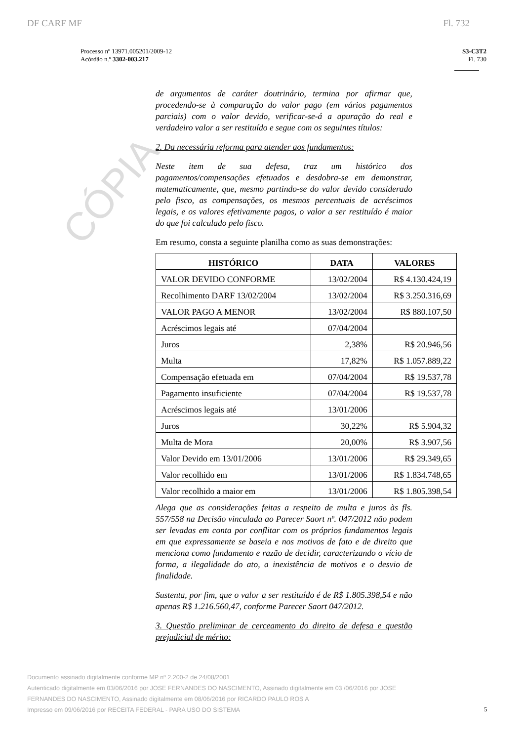CÓPIA
DF CARF MF Fl. 732
Processo nº 13971.005201/2009-12
Acórdão n.º 3302-003.217
S3-C3T2
Fl. 730
de argumentos de caráter doutrinário, termina por afirmar que, procedendo-se à comparação do valor pago (em vários pagamentos parciais) com o valor devido, verificar-se-á a apuração do real e verdadeiro valor a ser restituído e segue com os seguintes títulos:
2. Da necessária reforma para atender aos fundamentos:
Neste item de sua defesa, traz um histórico dos pagamentos/compensações efetuados e desdobra-se em demonstrar, matematicamente, que, mesmo partindo-se do valor devido considerado pelo fisco, as compensações, os mesmos percentuais de acréscimos legais, e os valores efetivamente pagos, o valor a ser restituído é maior do que foi calculado pelo fisco.
Em resumo, consta a seguinte planilha como as suas demonstrações:
| HISTÓRICO | DATA | VALORES |
| --- | --- | --- |
| VALOR DEVIDO CONFORME | 13/02/2004 | R$ 4.130.424,19 |
| Recolhimento DARF 13/02/2004 | 13/02/2004 | R$ 3.250.316,69 |
| VALOR PAGO A MENOR | 13/02/2004 | R$ 880.107,50 |
| Acréscimos legais até | 07/04/2004 | |
| Juros | 2,38% | R$ 20.946,56 |
| Multa | 17,82% | R$ 1.057.889,22 |
| Compensação efetuada em | 07/04/2004 | R$ 19.537,78 |
| Pagamento insuficiente | 07/04/2004 | R$ 19.537,78 |
| Acréscimos legais até | 13/01/2006 | |
| Juros | 30,22% | R$ 5.904,32 |
| Multa de Mora | 20,00% | R$ 3.907,56 |
| Valor Devido em 13/01/2006 | 13/01/2006 | R$ 29.349,65 |
| Valor recolhido em | 13/01/2006 | R$ 1.834.748,65 |
| Valor recolhido a maior em | 13/01/2006 | R$ 1.805.398,54 |
Alega que as considerações feitas a respeito de multa e juros às fls. 557/558 na Decisão vinculada ao Parecer Saort nº. 047/2012 não podem ser levadas em conta por conflitar com os próprios fundamentos legais em que expressamente se baseia e nos motivos de fato e de direito que menciona como fundamento e razão de decidir, caracterizando o vício de forma, a ilegalidade do ato, a inexistência de motivos e o desvio de finalidade.
Sustenta, por fim, que o valor a ser restituído é de R$ 1.805.398,54 e não apenas R$ 1.216.560,47, conforme Parecer Saort 047/2012.
3. Questão preliminar de cerceamento do direito de defesa e questão prejudicial de mérito:
Documento assinado digitalmente conforme MP nº 2.200-2 de 24/08/2001
Autenticado digitalmente em 03/06/2016 por JOSE FERNANDES DO NASCIMENTO, Assinado digitalmente em 03 /06/2016 por JOSE FERNANDES DO NASCIMENTO, Assinado digitalmente em 08/06/2016 por RICARDO PAULO ROS A
Impresso em 09/06/2016 por RECEITA FEDERAL - PARA USO DO SISTEMA
5